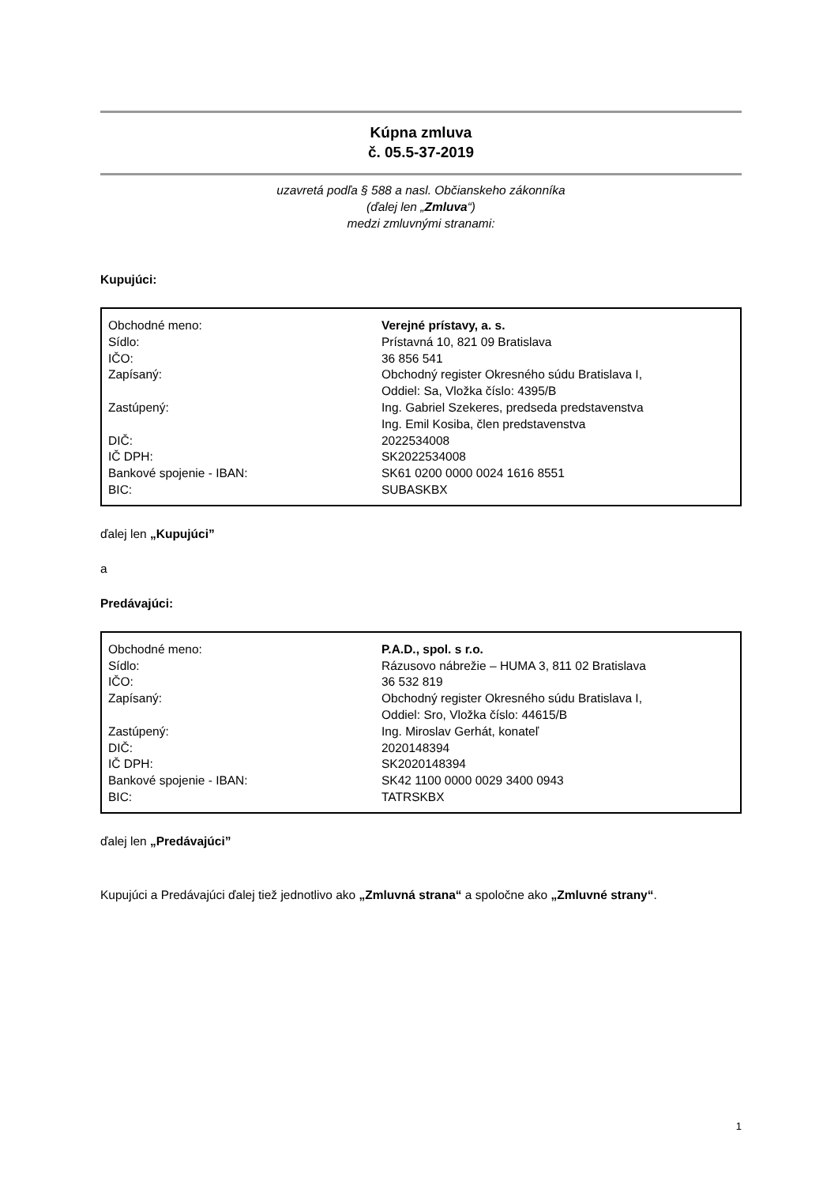Kúpna zmluva
č. 05.5-37-2019
uzavretá podľa § 588 a nasl. Občianskeho zákonníka
(ďalej len „Zmluva“)
medzi zmluvnými stranami:
Kupujúci:
| Obchodné meno: | Verejné prístavy, a. s. |
| Sídlo: | Prístavná 10, 821 09 Bratislava |
| IČO: | 36 856 541 |
| Zapísaný: | Obchodný register Okresného súdu Bratislava I, Oddiel: Sa, Vložka číslo: 4395/B |
| Zastúpený: | Ing. Gabriel Szekeres, predseda predstavenstva Ing. Emil Kosiba, člen predstavenstva |
| DIČ: | 2022534008 |
| IČ DPH: | SK2022534008 |
| Bankové spojenie - IBAN: | SK61 0200 0000 0024 1616 8551 |
| BIC: | SUBASKBX |
ďalej len „Kupujúci”
a
Predávajúci:
| Obchodné meno: | P.A.D., spol. s r.o. |
| Sídlo: | Rázusovo nábrežie – HUMA 3, 811 02 Bratislava |
| IČO: | 36 532 819 |
| Zapísaný: | Obchodný register Okresného súdu Bratislava I, Oddiel: Sro, Vložka číslo: 44615/B |
| Zastúpený: | Ing. Miroslav Gerhát, konateľ |
| DIČ: | 2020148394 |
| IČ DPH: | SK2020148394 |
| Bankové spojenie - IBAN: | SK42 1100 0000 0029 3400 0943 |
| BIC: | TATRSKBX |
ďalej len „Predávajúci”
Kupujúci a Predávajúci ďalej tiež jednotlivo ako „Zmluvná strana“ a spoločne ako „Zmluvné strany“.
1